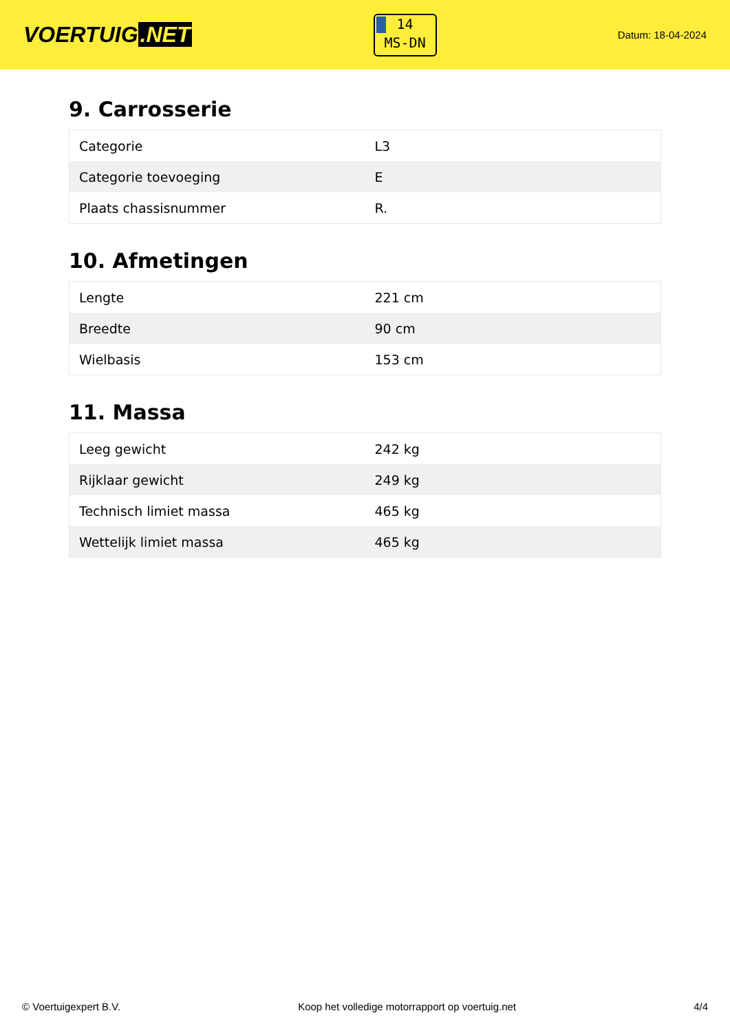VOERTUIG.NET
14
MS-DN
Datum: 18-04-2024
9. Carrosserie
| Categorie | L3 |
| Categorie toevoeging | E |
| Plaats chassisnummer | R. |
10. Afmetingen
| Lengte | 221 cm |
| Breedte | 90 cm |
| Wielbasis | 153 cm |
11. Massa
| Leeg gewicht | 242 kg |
| Rijklaar gewicht | 249 kg |
| Technisch limiet massa | 465 kg |
| Wettelijk limiet massa | 465 kg |
© Voertuigexpert B.V. Koop het volledige motorrapport op voertuig.net 4/4